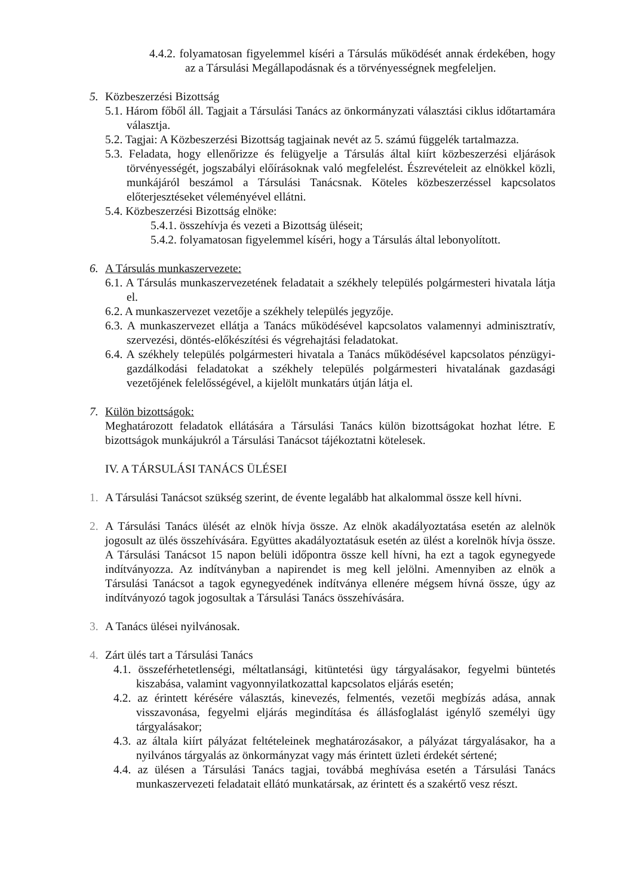4.4.2. folyamatosan figyelemmel kíséri a Társulás működését annak érdekében, hogy az a Társulási Megállapodásnak és a törvényességnek megfeleljen.
5. Közbeszerzési Bizottság
5.1. Három főből áll. Tagjait a Társulási Tanács az önkormányzati választási ciklus időtartamára választja.
5.2. Tagjai: A Közbeszerzési Bizottság tagjainak nevét az 5. számú függelék tartalmazza.
5.3. Feladata, hogy ellenőrizze és felügyelje a Társulás által kiírt közbeszerzési eljárások törvényességét, jogszabályi előírásoknak való megfelelést. Észrevételeit az elnökkel közli, munkájáról beszámol a Társulási Tanácsnak. Köteles közbeszerzéssel kapcsolatos előterjesztéseket véleményével ellátni.
5.4. Közbeszerzési Bizottság elnöke:
5.4.1. összehívja és vezeti a Bizottság üléseit;
5.4.2. folyamatosan figyelemmel kíséri, hogy a Társulás által lebonyolított.
6. A Társulás munkaszervezete:
6.1. A Társulás munkaszervezetének feladatait a székhely település polgármesteri hivatala látja el.
6.2. A munkaszervezet vezetője a székhely település jegyzője.
6.3. A munkaszervezet ellátja a Tanács működésével kapcsolatos valamennyi adminisztratív, szervezési, döntés-előkészítési és végrehajtási feladatokat.
6.4. A székhely település polgármesteri hivatala a Tanács működésével kapcsolatos pénzügyi-gazdálkodási feladatokat a székhely település polgármesteri hivatalának gazdasági vezetőjének felelősségével, a kijelölt munkatárs útján látja el.
7. Külön bizottságok:
Meghatározott feladatok ellátására a Társulási Tanács külön bizottságokat hozhat létre. E bizottságok munkájukról a Társulási Tanácsot tájékoztatni kötelesek.
IV. A TÁRSULÁSI TANÁCS ÜLÉSEI
1. A Társulási Tanácsot szükség szerint, de évente legalább hat alkalommal össze kell hívni.
2. A Társulási Tanács ülését az elnök hívja össze. Az elnök akadályoztatása esetén az alelnök jogosult az ülés összehívására. Együttes akadályoztatásuk esetén az ülést a korelnök hívja össze. A Társulási Tanácsot 15 napon belüli időpontra össze kell hívni, ha ezt a tagok egynegyede indítványozza. Az indítványban a napirendet is meg kell jelölni. Amennyiben az elnök a Társulási Tanácsot a tagok egynegyedének indítványa ellenére mégsem hívná össze, úgy az indítványozó tagok jogosultak a Társulási Tanács összehívására.
3. A Tanács ülései nyilvánosak.
4. Zárt ülés tart a Társulási Tanács
4.1. összeférhetetlenségi, méltatlansági, kitüntetési ügy tárgyalásakor, fegyelmi büntetés kiszabása, valamint vagyonnyilatkozattal kapcsolatos eljárás esetén;
4.2. az érintett kérésére választás, kinevezés, felmentés, vezetői megbízás adása, annak visszavonása, fegyelmi eljárás megindítása és állásfoglalást igénylő személyi ügy tárgyalásakor;
4.3. az általa kiírt pályázat feltételeinek meghatározásakor, a pályázat tárgyalásakor, ha a nyilvános tárgyalás az önkormányzat vagy más érintett üzleti érdekét sértené;
4.4. az ülésen a Társulási Tanács tagjai, továbbá meghívása esetén a Társulási Tanács munkaszervezeti feladatait ellátó munkatársak, az érintett és a szakértő vesz részt.